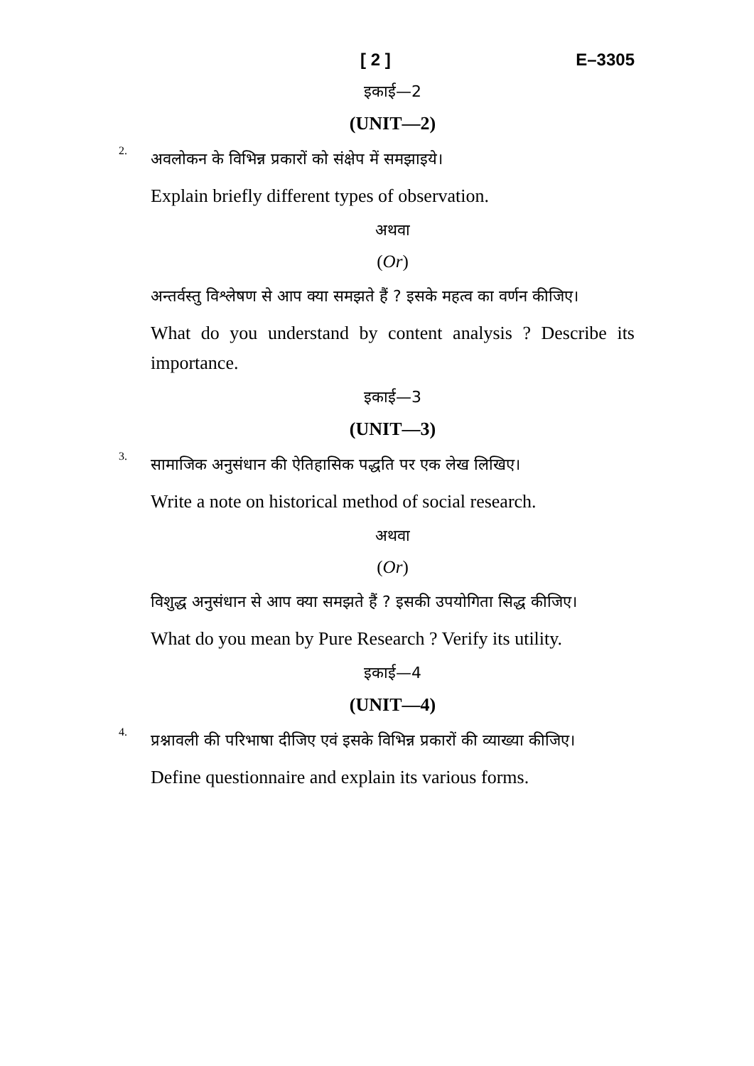[ 2 ] E–3305
इकाई—2
(UNIT—2)
2.
अवलोकन के विभिन्न प्रकारों को संक्षेप में समझाइये।
Explain briefly different types of observation.
अथवा
(Or)
अन्तर्वस्तु विश्लेषण से आप क्या समझते हैं ? इसके महत्व का वर्णन कीजिए।
What do you understand by content analysis ? Describe its importance.
इकाई—3
(UNIT—3)
3.
सामाजिक अनुसंधान की ऐतिहासिक पद्धति पर एक लेख लिखिए।
Write a note on historical method of social research.
अथवा
(Or)
विशुद्ध अनुसंधान से आप क्या समझते हैं ? इसकी उपयोगिता सिद्ध कीजिए।
What do you mean by Pure Research ? Verify its utility.
इकाई—4
(UNIT—4)
4.
प्रश्नावली की परिभाषा दीजिए एवं इसके विभिन्न प्रकारों की व्याख्या कीजिए।
Define questionnaire and explain its various forms.